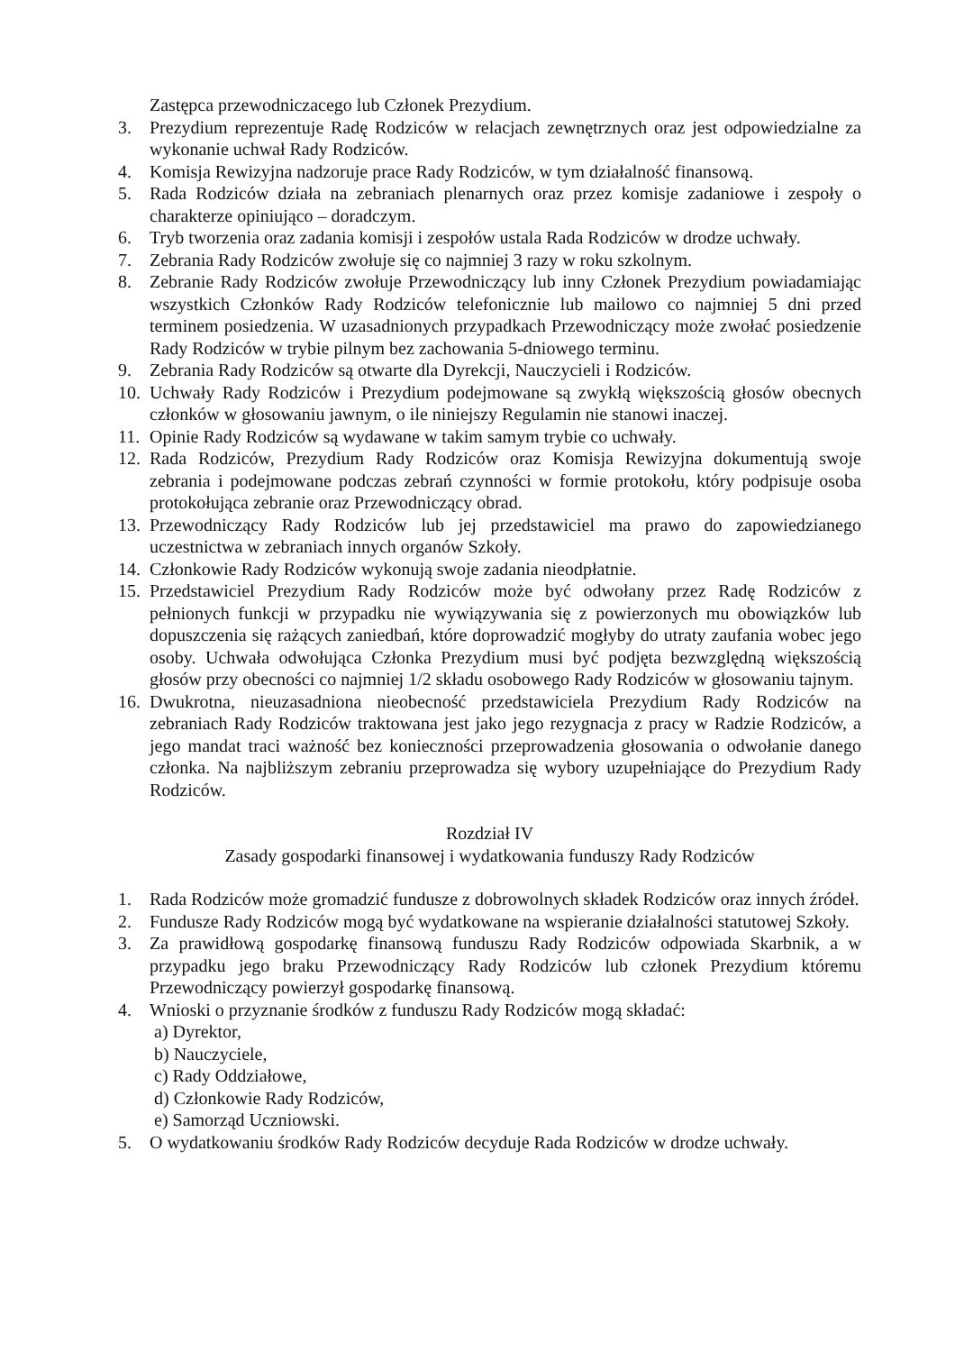Zastępca przewodniczacego lub Członek Prezydium.
3. Prezydium reprezentuje Radę Rodziców w relacjach zewnętrznych oraz jest odpowiedzialne za wykonanie uchwał Rady Rodziców.
4. Komisja Rewizyjna nadzoruje prace Rady Rodziców, w tym działalność finansową.
5. Rada Rodziców działa na zebraniach plenarnych oraz przez komisje zadaniowe i zespoły o charakterze opiniująco – doradczym.
6. Tryb tworzenia oraz zadania komisji i zespołów ustala Rada Rodziców w drodze uchwały.
7. Zebrania Rady Rodziców zwołuje się co najmniej 3 razy w roku szkolnym.
8. Zebranie Rady Rodziców zwołuje Przewodniczący lub inny Członek Prezydium powiadamiając wszystkich Członków Rady Rodziców telefonicznie lub mailowo co najmniej 5 dni przed terminem posiedzenia. W uzasadnionych przypadkach Przewodniczący może zwołać posiedzenie Rady Rodziców w trybie pilnym bez zachowania 5-dniowego terminu.
9. Zebrania Rady Rodziców są otwarte dla Dyrekcji, Nauczycieli i Rodziców.
10. Uchwały Rady Rodziców i Prezydium podejmowane są zwykłą większością głosów obecnych członków w głosowaniu jawnym, o ile niniejszy Regulamin nie stanowi inaczej.
11. Opinie Rady Rodziców są wydawane w takim samym trybie co uchwały.
12. Rada Rodziców, Prezydium Rady Rodziców oraz Komisja Rewizyjna dokumentują swoje zebrania i podejmowane podczas zebrań czynności w formie protokołu, który podpisuje osoba protokołująca zebranie oraz Przewodniczący obrad.
13. Przewodniczący Rady Rodziców lub jej przedstawiciel ma prawo do zapowiedzianego uczestnictwa w zebraniach innych organów Szkoły.
14. Członkowie Rady Rodziców wykonują swoje zadania nieodpłatnie.
15. Przedstawiciel Prezydium Rady Rodziców może być odwołany przez Radę Rodziców z pełnionych funkcji w przypadku nie wywiązywania się z powierzonych mu obowiązków lub dopuszczenia się rażących zaniedbań, które doprowadzić mogłyby do utraty zaufania wobec jego osoby. Uchwała odwołująca Członka Prezydium musi być podjęta bezwzględną większością głosów przy obecności co najmniej 1/2 składu osobowego Rady Rodziców w głosowaniu tajnym.
16. Dwukrotna, nieuzasadniona nieobecność przedstawiciela Prezydium Rady Rodziców na zebraniach Rady Rodziców traktowana jest jako jego rezygnacja z pracy w Radzie Rodziców, a jego mandat traci ważność bez konieczności przeprowadzenia głosowania o odwołanie danego członka. Na najbliższym zebraniu przeprowadza się wybory uzupełniające do Prezydium Rady Rodziców.
Rozdział IV
Zasady gospodarki finansowej i wydatkowania funduszy Rady Rodziców
1. Rada Rodziców może gromadzić fundusze z dobrowolnych składek Rodziców oraz innych źródeł.
2. Fundusze Rady Rodziców mogą być wydatkowane na wspieranie działalności statutowej Szkoły.
3. Za prawidłową gospodarkę finansową funduszu Rady Rodziców odpowiada Skarbnik, a w przypadku jego braku Przewodniczący Rady Rodziców lub członek Prezydium któremu Przewodniczący powierzył gospodarkę finansową.
4. Wnioski o przyznanie środków z funduszu Rady Rodziców mogą składać:
a) Dyrektor,
b) Nauczyciele,
c) Rady Oddziałowe,
d) Członkowie Rady Rodziców,
e) Samorząd Uczniowski.
5. O wydatkowaniu środków Rady Rodziców decyduje Rada Rodziców w drodze uchwały.